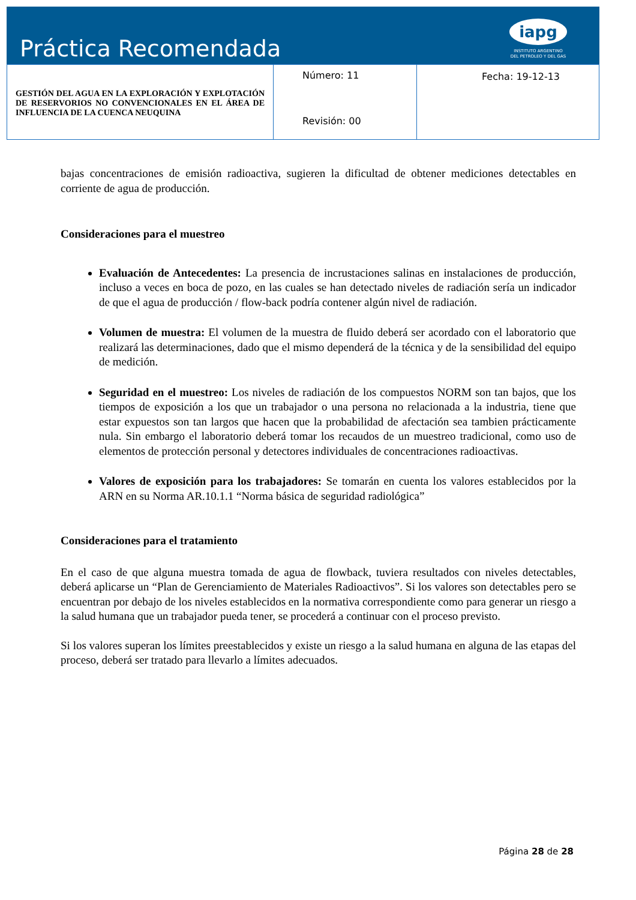Práctica Recomendada
iapg
INSTITUTO ARGENTINO
DEL PETROLEO Y DEL GAS
| GESTIÓN DEL AGUA EN LA EXPLORACIÓN Y EXPLOTACIÓN DE RESERVORIOS NO CONVENCIONALES EN EL ÁREA DE INFLUENCIA DE LA CUENCA NEUQUINA | Número: 11 Revisión: 00 | Fecha: 19-12-13 |
bajas concentraciones de emisión radioactiva, sugieren la dificultad de obtener mediciones detectables en corriente de agua de producción.
Consideraciones para el muestreo
Evaluación de Antecedentes: La presencia de incrustaciones salinas en instalaciones de producción, incluso a veces en boca de pozo, en las cuales se han detectado niveles de radiación sería un indicador de que el agua de producción / flow-back podría contener algún nivel de radiación.
Volumen de muestra: El volumen de la muestra de fluido deberá ser acordado con el laboratorio que realizará las determinaciones, dado que el mismo dependerá de la técnica y de la sensibilidad del equipo de medición.
Seguridad en el muestreo: Los niveles de radiación de los compuestos NORM son tan bajos, que los tiempos de exposición a los que un trabajador o una persona no relacionada a la industria, tiene que estar expuestos son tan largos que hacen que la probabilidad de afectación sea tambien prácticamente nula. Sin embargo el laboratorio deberá tomar los recaudos de un muestreo tradicional, como uso de elementos de protección personal y detectores individuales de concentraciones radioactivas.
Valores de exposición para los trabajadores: Se tomarán en cuenta los valores establecidos por la ARN en su Norma AR.10.1.1 “Norma básica de seguridad radiológica”
Consideraciones para el tratamiento
En el caso de que alguna muestra tomada de agua de flowback, tuviera resultados con niveles detectables, deberá aplicarse un “Plan de Gerenciamiento de Materiales Radioactivos”. Si los valores son detectables pero se encuentran por debajo de los niveles establecidos en la normativa correspondiente como para generar un riesgo a la salud humana que un trabajador pueda tener, se procederá a continuar con el proceso previsto.
Si los valores superan los límites preestablecidos y existe un riesgo a la salud humana en alguna de las etapas del proceso, deberá ser tratado para llevarlo a límites adecuados.
Página 28 de 28